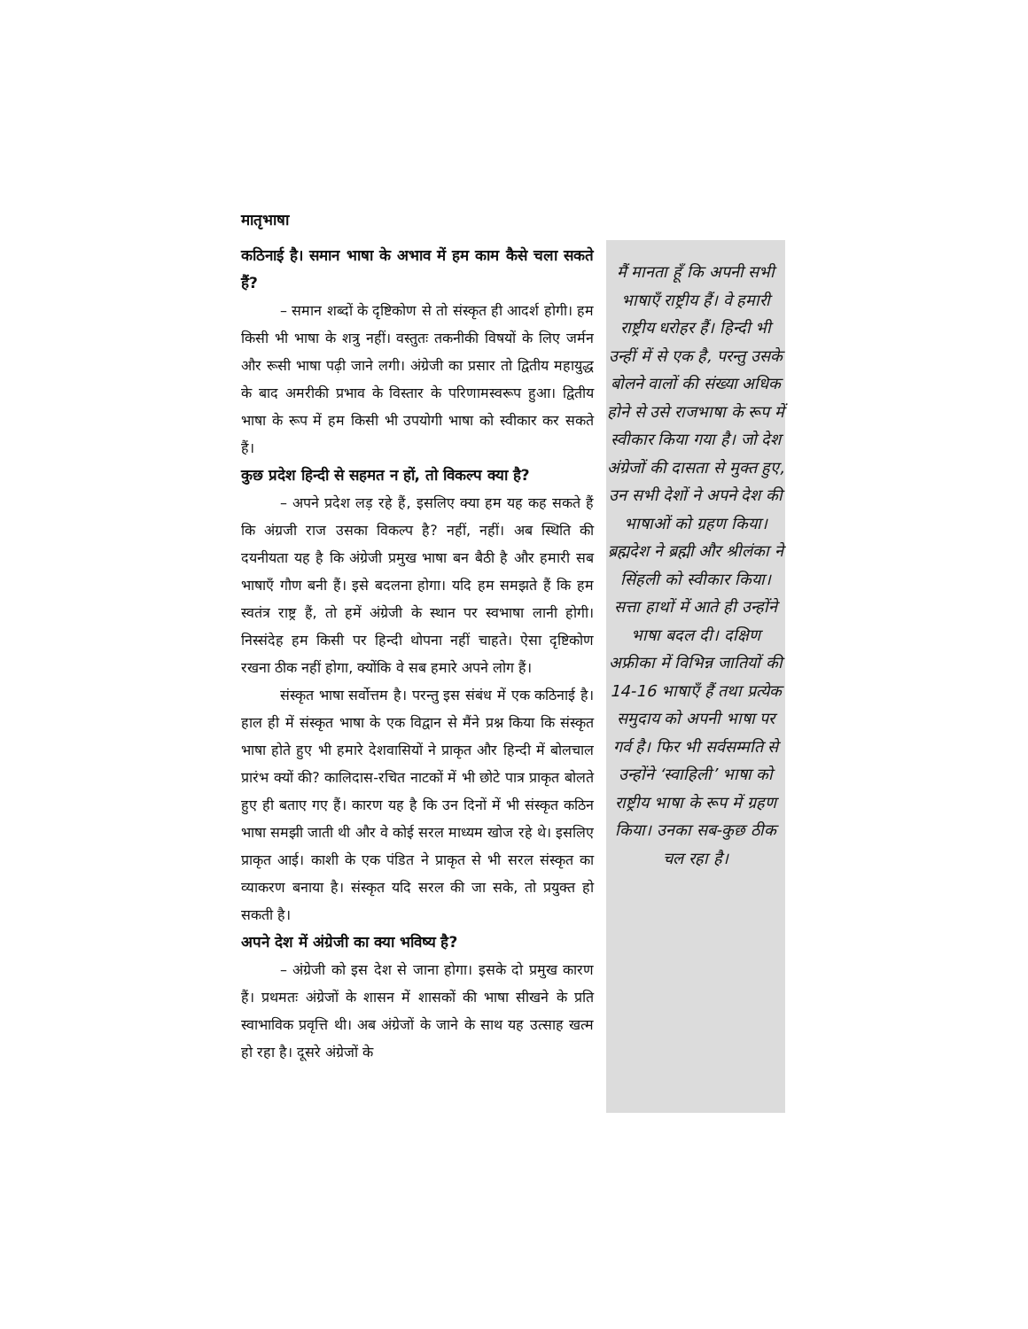मातृभाषा
कठिनाई है। समान भाषा के अभाव में हम काम कैसे चला सकते हैं?
– समान शब्दों के दृष्टिकोण से तो संस्कृत ही आदर्श होगी। हम किसी भी भाषा के शत्रु नहीं। वस्तुतः तकनीकी विषयों के लिए जर्मन और रूसी भाषा पढ़ी जाने लगी। अंग्रेजी का प्रसार तो द्वितीय महायुद्ध के बाद अमरीकी प्रभाव के विस्तार के परिणामस्वरूप हुआ। द्वितीय भाषा के रूप में हम किसी भी उपयोगी भाषा को स्वीकार कर सकते हैं।
कुछ प्रदेश हिन्दी से सहमत न हों, तो विकल्प क्या है?
– अपने प्रदेश लड़ रहे हैं, इसलिए क्या हम यह कह सकते हैं कि अंग्रजी राज उसका विकल्प है? नहीं, नहीं। अब स्थिति की दयनीयता यह है कि अंग्रेजी प्रमुख भाषा बन बैठी है और हमारी सब भाषाएँ गौण बनी हैं। इसे बदलना होगा। यदि हम समझते हैं कि हम स्वतंत्र राष्ट्र हैं, तो हमें अंग्रेजी के स्थान पर स्वभाषा लानी होगी। निस्संदेह हम किसी पर हिन्दी थोपना नहीं चाहते। ऐसा दृष्टिकोण रखना ठीक नहीं होगा, क्योंकि वे सब हमारे अपने लोग हैं।
संस्कृत भाषा सर्वोत्तम है। परन्तु इस संबंध में एक कठिनाई है। हाल ही में संस्कृत भाषा के एक विद्वान से मैंने प्रश्न किया कि संस्कृत भाषा होते हुए भी हमारे देशवासियों ने प्राकृत और हिन्दी में बोलचाल प्रारंभ क्यों की? कालिदास-रचित नाटकों में भी छोटे पात्र प्राकृत बोलते हुए ही बताए गए हैं। कारण यह है कि उन दिनों में भी संस्कृत कठिन भाषा समझी जाती थी और वे कोई सरल माध्यम खोज रहे थे। इसलिए प्राकृत आई। काशी के एक पंडित ने प्राकृत से भी सरल संस्कृत का व्याकरण बनाया है। संस्कृत यदि सरल की जा सके, तो प्रयुक्त हो सकती है।
अपने देश में अंग्रेजी का क्या भविष्य है?
– अंग्रेजी को इस देश से जाना होगा। इसके दो प्रमुख कारण हैं। प्रथमतः अंग्रेजों के शासन में शासकों की भाषा सीखने के प्रति स्वाभाविक प्रवृत्ति थी। अब अंग्रेजों के जाने के साथ यह उत्साह खत्म हो रहा है। दूसरे अंग्रेजों के
मैं मानता हूँ कि अपनी सभी भाषाएँ राष्ट्रीय हैं। वे हमारी राष्ट्रीय धरोहर हैं। हिन्दी भी उन्हीं में से एक है, परन्तु उसके बोलने वालों की संख्या अधिक होने से उसे राजभाषा के रूप में स्वीकार किया गया है। जो देश अंग्रेजों की दासता से मुक्त हुए, उन सभी देशों ने अपने देश की भाषाओं को ग्रहण किया। ब्रह्मदेश ने ब्रह्मी और श्रीलंका ने सिंहली को स्वीकार किया। सत्ता हाथों में आते ही उन्होंने भाषा बदल दी। दक्षिण अफ्रीका में विभिन्न जातियों की 14-16 भाषाएँ हैं तथा प्रत्येक समुदाय को अपनी भाषा पर गर्व है। फिर भी सर्वसम्मति से उन्होंने ‘स्वाहिली’ भाषा को राष्ट्रीय भाषा के रूप में ग्रहण किया। उनका सब-कुछ ठीक चल रहा है।